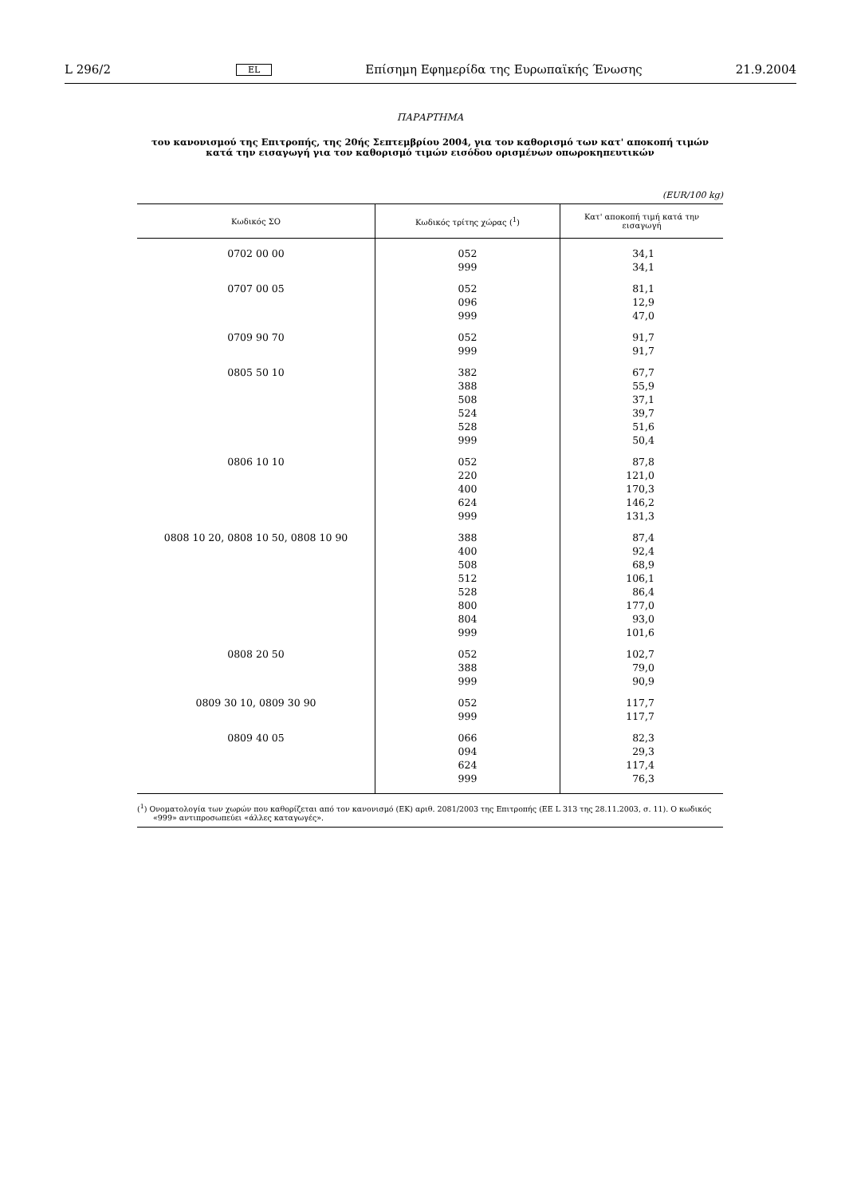L 296/2 EL Επίσημη Εφημερίδα της Ευρωπαϊκής Ένωσης 21.9.2004
ΠΑΡΑΡΤΗΜΑ
του κανονισμού της Επιτροπής, της 20ής Σεπτεμβρίου 2004, για τον καθορισμό των κατ' αποκοπή τιμών κατά την εισαγωγή για τον καθορισμό τιμών εισόδου ορισμένων οπωροκηπευτικών
(EUR/100 kg)
| Κωδικός ΣΟ | Κωδικός τρίτης χώρας (<sup>1</sup>) | Κατ' αποκοπή τιμή κατά την εισαγωγή |
| --- | --- | --- |
| 0702 00 00 | 052 999 | 34,1 34,1 |
| 0707 00 05 | 052 096 999 | 81,1 12,9 47,0 |
| 0709 90 70 | 052 999 | 91,7 91,7 |
| 0805 50 10 | 382 388 508 524 528 999 | 67,7 55,9 37,1 39,7 51,6 50,4 |
| 0806 10 10 | 052 220 400 624 999 | 87,8 121,0 170,3 146,2 131,3 |
| 0808 10 20, 0808 10 50, 0808 10 90 | 388 400 508 512 528 800 804 999 | 87,4 92,4 68,9 106,1 86,4 177,0 93,0 101,6 |
| 0808 20 50 | 052 388 999 | 102,7 79,0 90,9 |
| 0809 30 10, 0809 30 90 | 052 999 | 117,7 117,7 |
| 0809 40 05 | 066 094 624 999 | 82,3 29,3 117,4 76,3 |
(<sup>1</sup>) Ονοματολογία των χωρών που καθορίζεται από τον κανονισμό (ΕΚ) αριθ. 2081/2003 της Επιτροπής (ΕΕ L 313 της 28.11.2003, σ. 11). Ο κωδικός «999» αντιπροσωπεύει «άλλες καταγωγές».